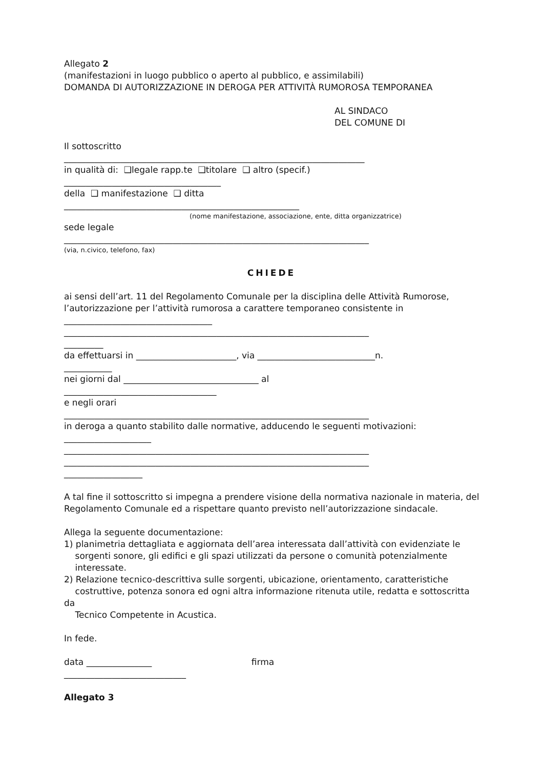Allegato 2
(manifestazioni in luogo pubblico o aperto al pubblico, e assimilabili)
DOMANDA DI AUTORIZZAZIONE IN DEROGA PER ATTIVITÀ RUMOROSA TEMPORANEA
AL SINDACO
DEL COMUNE DI
Il sottoscritto
_____________________________________________________________________
in qualità di: ❑legale rapp.te ❑titolare ❑ altro (specif.)
____________________________________
della ❑ manifestazione ❑ ditta
______________________________________________________
(nome manifestazione, associazione, ente, ditta organizzatrice)
sede legale
______________________________________________________________________
(via, n.civico, telefono, fax)
CHIEDE
ai sensi dell’art. 11 del Regolamento Comunale per la disciplina delle Attività Rumorose,
l’autorizzazione per l’attività rumorosa a carattere temporaneo consistente in
__________________________________
______________________________________________________________________
_________
da effettuarsi in _______________________, via ___________________________n.
___________
nei giorni dal _______________________________ al
___________________________________
e negli orari
______________________________________________________________________
in deroga a quanto stabilito dalle normative, adducendo le seguenti motivazioni:
____________________
______________________________________________________________________
______________________________________________________________________
__________________
A tal fine il sottoscritto si impegna a prendere visione della normativa nazionale in materia, del
Regolamento Comunale ed a rispettare quanto previsto nell’autorizzazione sindacale.
Allega la seguente documentazione:
1) planimetria dettagliata e aggiornata dell’area interessata dall’attività con evidenziate le
sorgenti sonore, gli edifici e gli spazi utilizzati da persone o comunità potenzialmente
interessate.
2) Relazione tecnico-descrittiva sulle sorgenti, ubicazione, orientamento, caratteristiche
costruttive, potenza sonora ed ogni altra informazione ritenuta utile, redatta e sottoscritta da
Tecnico Competente in Acustica.
In fede.
data _______________ firma
____________________________
Allegato 3